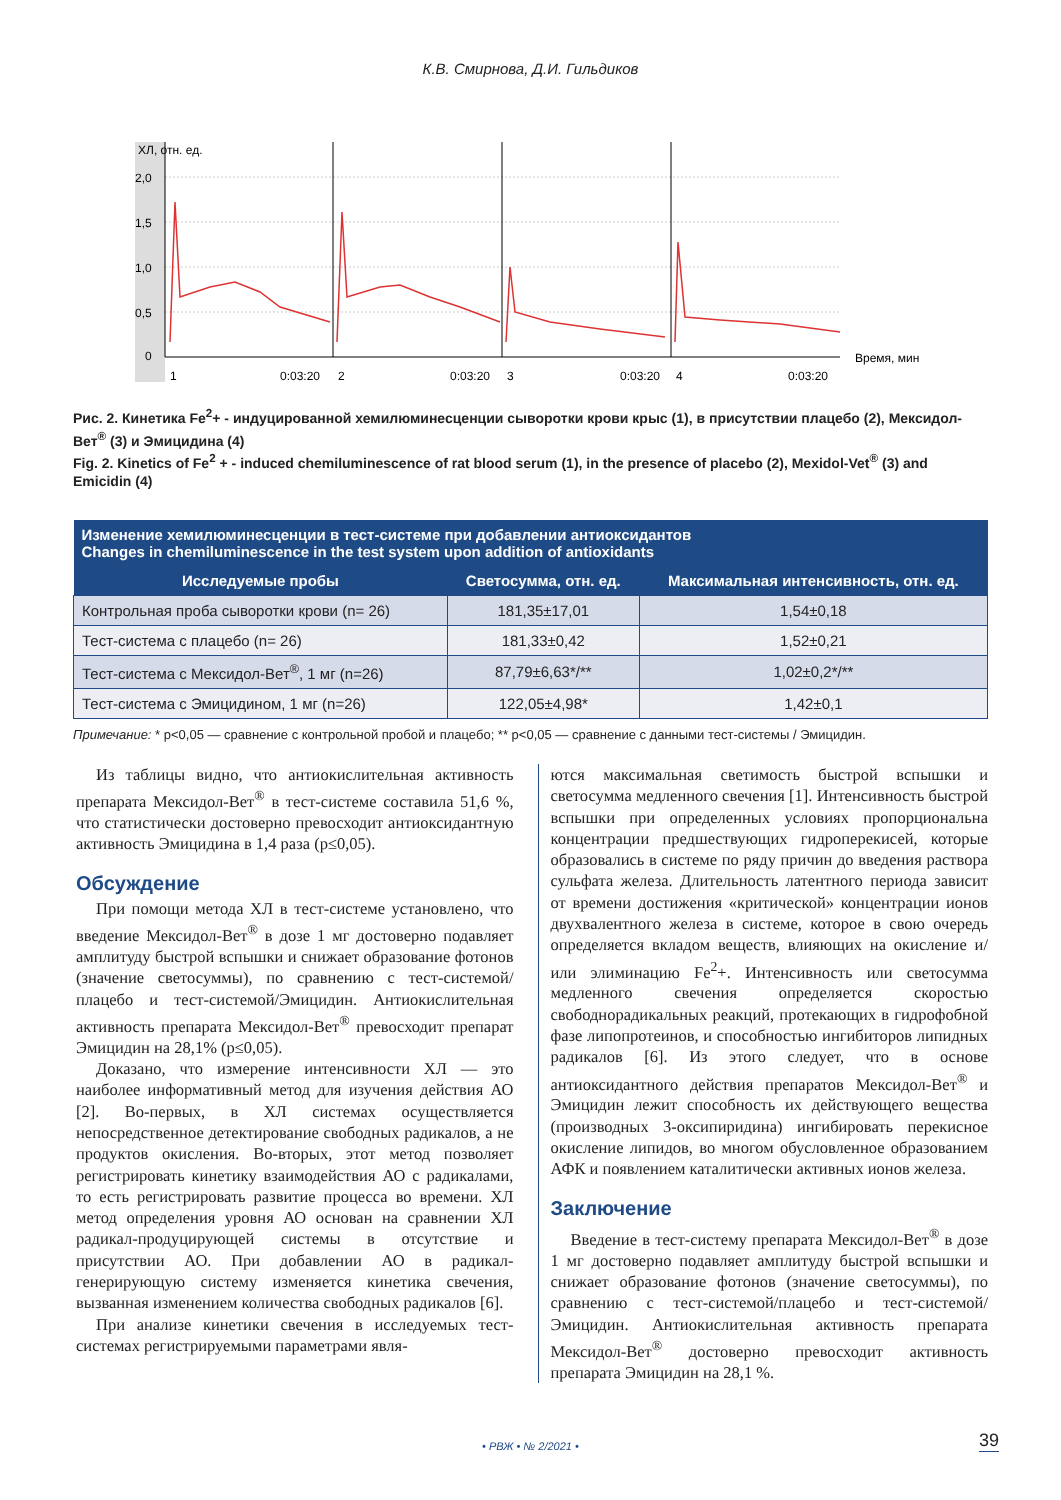К.В. Смирнова, Д.И. Гильдиков
ХЛ, отн. ед.
2,0
1,5
1,0
0,5
0
1
2
3
4
0:03:20
0:03:20
0:03:20
0:03:20
Время, мин
Рис. 2. Кинетика Fe<sup>2</sup>+ - индуцированной хемилюминесценции сыворотки крови крыс (1), в присутствии плацебо (2), Мексидол-Вет<sup>®</sup> (3) и Эмицидина (4)
Fig. 2. Kinetics of Fe<sup>2</sup> + - induced chemiluminescence of rat blood serum (1), in the presence of placebo (2), Mexidol-Vet<sup>®</sup> (3) and Emicidin (4)
| Изменение хемилюминесценции в тест-системе при добавлении антиоксидантов Changes in chemiluminescence in the test system upon addition of antioxidants | | |
| Исследуемые пробы | Светосумма, отн. ед. | Максимальная интенсивность, отн. ед. |
| Контрольная проба сыворотки крови (n= 26) | 181,35±17,01 | 1,54±0,18 |
| Тест-система с плацебо (n= 26) | 181,33±0,42 | 1,52±0,21 |
| Тест-система с Мексидол-Вет<sup>®</sup>, 1 мг (n=26) | 87,79±6,63*/** | 1,02±0,2*/** |
| Тест-система с Эмицидином, 1 мг (n=26) | 122,05±4,98* | 1,42±0,1 |
Примечание: * p<0,05 — сравнение с контрольной пробой и плацебо; ** p<0,05 — сравнение с данными тест-системы / Эмицидин.
Из таблицы видно, что антиокислительная активность препарата Мексидол-Вет<sup>®</sup> в тест-системе составила 51,6 %, что статистически достоверно превосходит антиоксидантную активность Эмицидина в 1,4 раза (p≤0,05).
Обсуждение
При помощи метода ХЛ в тест-системе установлено, что введение Мексидол-Вет<sup>®</sup> в дозе 1 мг достоверно подавляет амплитуду быстрой вспышки и снижает образование фотонов (значение светосуммы), по сравнению с тест-системой/плацебо и тест-системой/Эмицидин. Антиокислительная активность препарата Мексидол-Вет<sup>®</sup> превосходит препарат Эмицидин на 28,1% (p≤0,05).
Доказано, что измерение интенсивности ХЛ — это наиболее информативный метод для изучения действия АО [2]. Во-первых, в ХЛ системах осуществляется непосредственное детектирование свободных радикалов, а не продуктов окисления. Во-вторых, этот метод позволяет регистрировать кинетику взаимодействия АО с радикалами, то есть регистрировать развитие процесса во времени. ХЛ метод определения уровня АО основан на сравнении ХЛ радикал-продуцирующей системы в отсутствие и присутствии АО. При добавлении АО в радикал-генерирующую систему изменяется кинетика свечения, вызванная изменением количества свободных радикалов [6].
При анализе кинетики свечения в исследуемых тест-системах регистрируемыми параметрами явля-
ются максимальная светимость быстрой вспышки и светосумма медленного свечения [1]. Интенсивность быстрой вспышки при определенных условиях пропорциональна концентрации предшествующих гидроперекисей, которые образовались в системе по ряду причин до введения раствора сульфата железа. Длительность латентного периода зависит от времени достижения «критической» концентрации ионов двухвалентного железа в системе, которое в свою очередь определяется вкладом веществ, влияющих на окисление и/или элиминацию Fe<sup>2</sup>+. Интенсивность или светосумма медленного свечения определяется скоростью свободнорадикальных реакций, протекающих в гидрофобной фазе липопротеинов, и способностью ингибиторов липидных радикалов [6]. Из этого следует, что в основе антиоксидантного действия препаратов Мексидол-Вет<sup>®</sup> и Эмицидин лежит способность их действующего вещества (производных 3-оксипиридина) ингибировать перекисное окисление липидов, во многом обусловленное образованием АФК и появлением каталитически активных ионов железа.
Заключение
Введение в тест-систему препарата Мексидол-Вет<sup>®</sup> в дозе 1 мг достоверно подавляет амплитуду быстрой вспышки и снижает образование фотонов (значение светосуммы), по сравнению с тест-системой/плацебо и тест-системой/Эмицидин. Антиокислительная активность препарата Мексидол-Вет<sup>®</sup> достоверно превосходит активность препарата Эмицидин на 28,1 %.
• РВЖ • № 2/2021 • 39